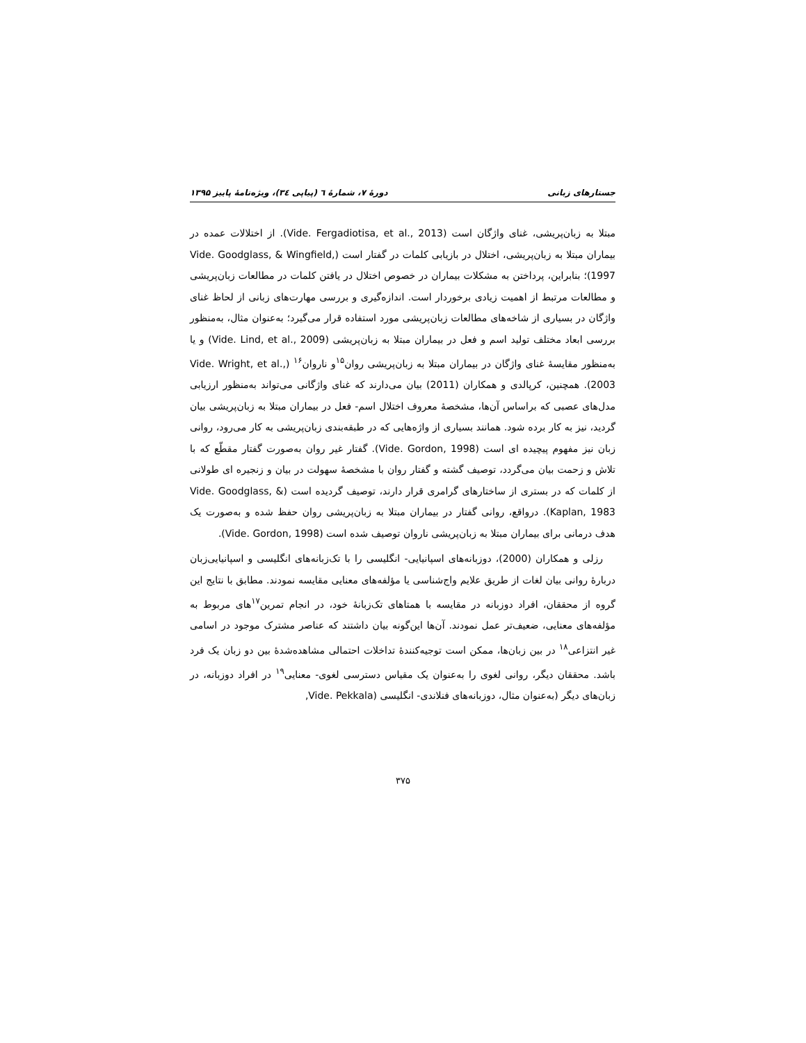جستارهای زبانی دورهٔ ۷، شمارهٔ ٦ (پیاپی ۳٤)، ویژه‌نامهٔ پاییز ۱۳۹۵
مبتلا به زبان‌پریشی، غنای واژگان است (Vide. Fergadiotisa, et al., 2013). از اختلالات عمده در بیماران مبتلا به زبان‌پریشی، اختلال در بازیابی کلمات در گفتار است (Vide. Goodglass, & Wingfield, 1997)؛ بنابراین، پرداختن به مشکلات بیماران در خصوص اختلال در یافتن کلمات در مطالعات زبان‌پریشی و مطالعات مرتبط از اهمیت زیادی برخوردار است. اندازه‌گیری و بررسی مهارت‌های زبانی از لحاظ غنای واژگان در بسیاری از شاخه‌های مطالعات زبان‌پریشی مورد استفاده قرار می‌گیرد؛ به‌عنوان مثال، به‌منظور بررسی ابعاد مختلف تولید اسم و فعل در بیماران مبتلا به زبان‌پریشی (Vide. Lind, et al., 2009) و یا به‌منظور مقایسهٔ غنای واژگان در بیماران مبتلا به زبان‌پریشی روان<sup>۱۵</sup>و ناروان<sup>۱۶</sup> (Vide. Wright, et al., 2003). همچنین، کرپالدی و همکاران (2011) بیان می‌دارند که غنای واژگانی می‌تواند به‌منظور ارزیابی مدل‌های عصبی که براساس آن‌ها، مشخصهٔ معروف اختلال اسم- فعل در بیماران مبتلا به زبان‌پریشی بیان گردید، نیز به کار برده شود. همانند بسیاری از واژه‌هایی که در طبقه‌بندی زبان‌پریشی به کار می‌رود، روانی زبان نیز مفهوم پیچیده ای است (Vide. Gordon, 1998). گفتار غیر روان به‌صورت گفتار مقطّع که با تلاش و زحمت بیان می‌گردد، توصیف گشته و گفتار روان با مشخصهٔ سهولت در بیان و زنجیره ای طولانی از کلمات که در بستری از ساختارهای گرامری قرار دارند، توصیف گردیده است (Vide. Goodglass, & Kaplan, 1983). درواقع، روانی گفتار در بیماران مبتلا به زبان‌پریشی روان حفظ شده و به‌صورت یک هدف درمانی برای بیماران مبتلا به زبان‌پریشی ناروان توصیف شده است (Vide. Gordon, 1998).
رزلی و همکاران (2000)، دوزبانه‌های اسپانیایی- انگلیسی را با تک‌زبانه‌های انگلیسی و اسپانیایی‌زبان دربارهٔ روانی بیان لغات از طریق علایم واج‌شناسی یا مؤلفه‌های معنایی مقایسه نمودند. مطابق با نتایج این گروه از محققان، افراد دوزبانه در مقایسه با همتاهای تک‌زبانهٔ خود، در انجام تمرین<sup>۱۷</sup>های مربوط به مؤلفه‌های معنایی، ضعیف‌تر عمل نمودند. آن‌ها این‌گونه بیان داشتند که عناصر مشترک موجود در اسامی غیر انتزاعی<sup>۱۸</sup> در بین زبان‌ها، ممکن است توجیه‌کنندهٔ تداخلات احتمالی مشاهده‌شدهٔ بین دو زبان یک فرد باشد. محققان دیگر، روانی لغوی را به‌عنوان یک مقیاس دسترسی لغوی- معنایی<sup>۱۹</sup> در افراد دوزبانه، در زبان‌های دیگر (به‌عنوان مثال، دوزبانه‌های فنلاندی- انگلیسی (Vide. Pekkala,
۳۷۵